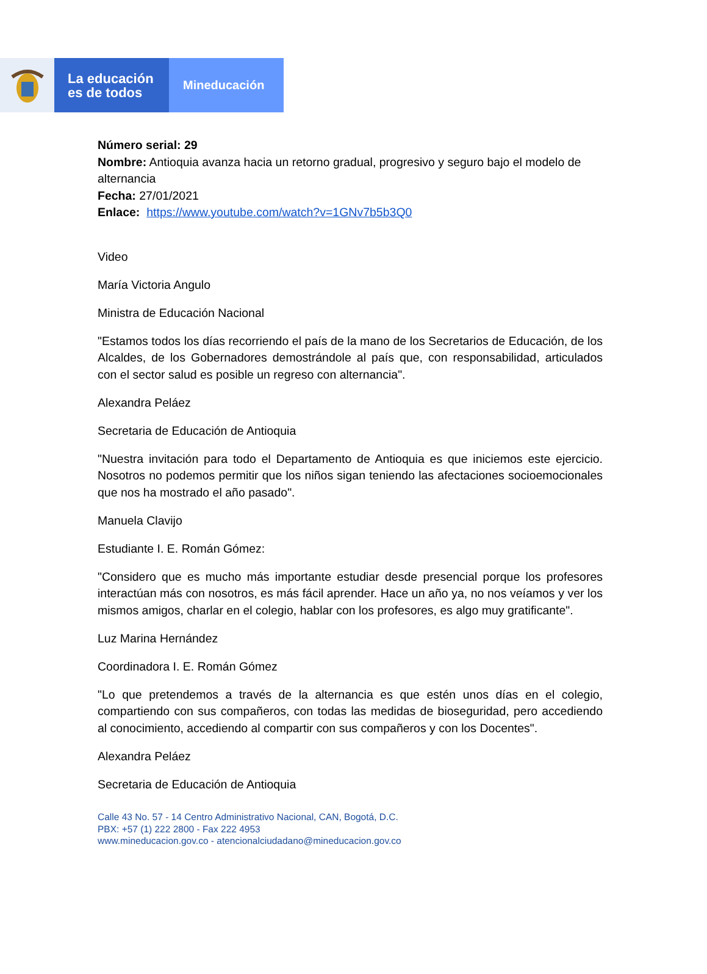La educación
es de todos
Mineducación
Número serial: 29
Nombre: Antioquia avanza hacia un retorno gradual, progresivo y seguro bajo el modelo de alternancia
Fecha: 27/01/2021
Enlace: https://www.youtube.com/watch?v=1GNv7b5b3Q0
Video
María Victoria Angulo
Ministra de Educación Nacional
"Estamos todos los días recorriendo el país de la mano de los Secretarios de Educación, de los Alcaldes, de los Gobernadores demostrándole al país que, con responsabilidad, articulados con el sector salud es posible un regreso con alternancia".
Alexandra Peláez
Secretaria de Educación de Antioquia
"Nuestra invitación para todo el Departamento de Antioquia es que iniciemos este ejercicio. Nosotros no podemos permitir que los niños sigan teniendo las afectaciones socioemocionales que nos ha mostrado el año pasado".
Manuela Clavijo
Estudiante I. E. Román Gómez:
"Considero que es mucho más importante estudiar desde presencial porque los profesores interactúan más con nosotros, es más fácil aprender. Hace un año ya, no nos veíamos y ver los mismos amigos, charlar en el colegio, hablar con los profesores, es algo muy gratificante".
Luz Marina Hernández
Coordinadora I. E. Román Gómez
"Lo que pretendemos a través de la alternancia es que estén unos días en el colegio, compartiendo con sus compañeros, con todas las medidas de bioseguridad, pero accediendo al conocimiento, accediendo al compartir con sus compañeros y con los Docentes".
Alexandra Peláez
Secretaria de Educación de Antioquia
Calle 43 No. 57 - 14 Centro Administrativo Nacional, CAN, Bogotá, D.C.
PBX: +57 (1) 222 2800 - Fax 222 4953
www.mineducacion.gov.co - atencionalciudadano@mineducacion.gov.co